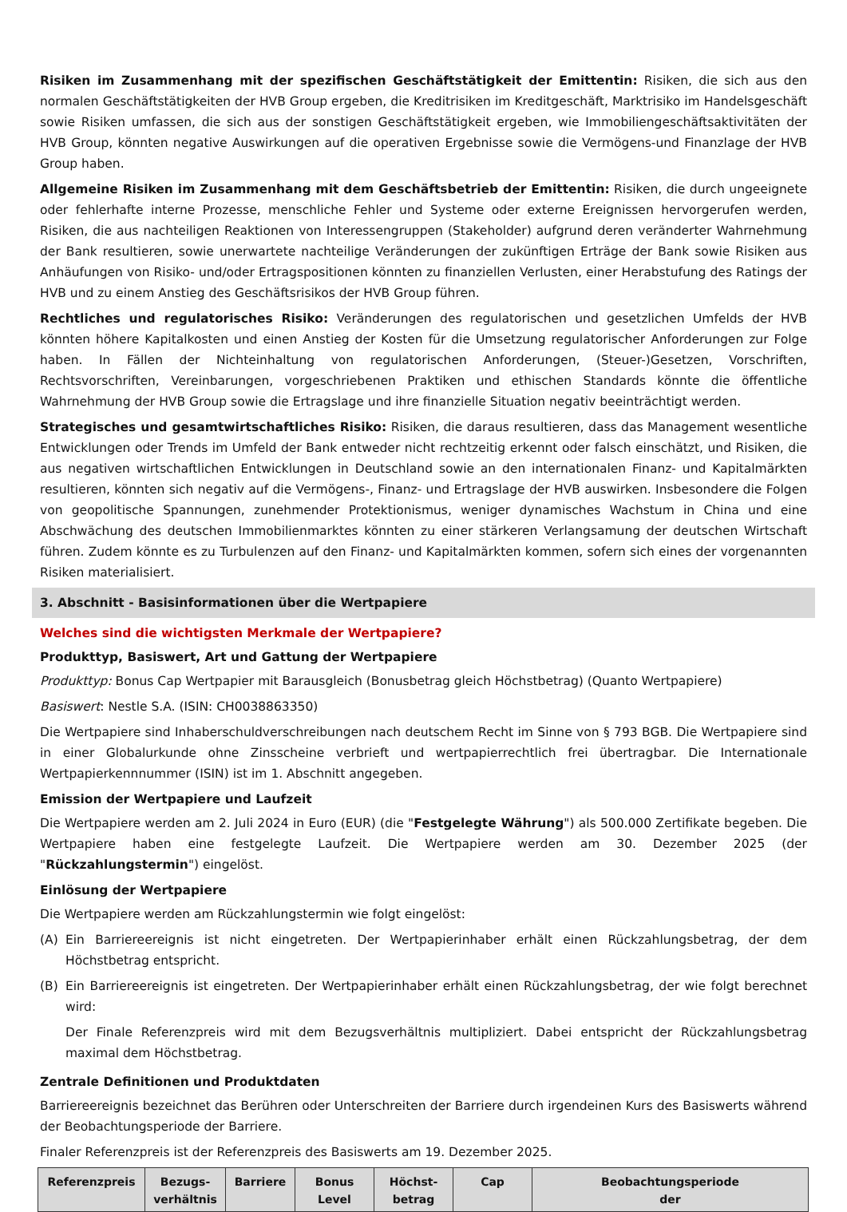Risiken im Zusammenhang mit der spezifischen Geschäftstätigkeit der Emittentin: Risiken, die sich aus den normalen Geschäftstätigkeiten der HVB Group ergeben, die Kreditrisiken im Kreditgeschäft, Marktrisiko im Handelsgeschäft sowie Risiken umfassen, die sich aus der sonstigen Geschäftstätigkeit ergeben, wie Immobiliengeschäftsaktivitäten der HVB Group, könnten negative Auswirkungen auf die operativen Ergebnisse sowie die Vermögens-und Finanzlage der HVB Group haben.
Allgemeine Risiken im Zusammenhang mit dem Geschäftsbetrieb der Emittentin: Risiken, die durch ungeeignete oder fehlerhafte interne Prozesse, menschliche Fehler und Systeme oder externe Ereignissen hervorgerufen werden, Risiken, die aus nachteiligen Reaktionen von Interessengruppen (Stakeholder) aufgrund deren veränderter Wahrnehmung der Bank resultieren, sowie unerwartete nachteilige Veränderungen der zukünftigen Erträge der Bank sowie Risiken aus Anhäufungen von Risiko- und/oder Ertragspositionen könnten zu finanziellen Verlusten, einer Herabstufung des Ratings der HVB und zu einem Anstieg des Geschäftsrisikos der HVB Group führen.
Rechtliches und regulatorisches Risiko: Veränderungen des regulatorischen und gesetzlichen Umfelds der HVB könnten höhere Kapitalkosten und einen Anstieg der Kosten für die Umsetzung regulatorischer Anforderungen zur Folge haben. In Fällen der Nichteinhaltung von regulatorischen Anforderungen, (Steuer-)Gesetzen, Vorschriften, Rechtsvorschriften, Vereinbarungen, vorgeschriebenen Praktiken und ethischen Standards könnte die öffentliche Wahrnehmung der HVB Group sowie die Ertragslage und ihre finanzielle Situation negativ beeinträchtigt werden.
Strategisches und gesamtwirtschaftliches Risiko: Risiken, die daraus resultieren, dass das Management wesentliche Entwicklungen oder Trends im Umfeld der Bank entweder nicht rechtzeitig erkennt oder falsch einschätzt, und Risiken, die aus negativen wirtschaftlichen Entwicklungen in Deutschland sowie an den internationalen Finanz- und Kapitalmärkten resultieren, könnten sich negativ auf die Vermögens-, Finanz- und Ertragslage der HVB auswirken. Insbesondere die Folgen von geopolitische Spannungen, zunehmender Protektionismus, weniger dynamisches Wachstum in China und eine Abschwächung des deutschen Immobilienmarktes könnten zu einer stärkeren Verlangsamung der deutschen Wirtschaft führen. Zudem könnte es zu Turbulenzen auf den Finanz- und Kapitalmärkten kommen, sofern sich eines der vorgenannten Risiken materialisiert.
3. Abschnitt - Basisinformationen über die Wertpapiere
Welches sind die wichtigsten Merkmale der Wertpapiere?
Produkttyp, Basiswert, Art und Gattung der Wertpapiere
Produkttyp: Bonus Cap Wertpapier mit Barausgleich (Bonusbetrag gleich Höchstbetrag) (Quanto Wertpapiere)
Basiswert: Nestle S.A. (ISIN: CH0038863350)
Die Wertpapiere sind Inhaberschuldverschreibungen nach deutschem Recht im Sinne von § 793 BGB. Die Wertpapiere sind in einer Globalurkunde ohne Zinsscheine verbrieft und wertpapierrechtlich frei übertragbar. Die Internationale Wertpapierkennnummer (ISIN) ist im 1. Abschnitt angegeben.
Emission der Wertpapiere und Laufzeit
Die Wertpapiere werden am 2. Juli 2024 in Euro (EUR) (die "Festgelegte Währung") als 500.000 Zertifikate begeben. Die Wertpapiere haben eine festgelegte Laufzeit. Die Wertpapiere werden am 30. Dezember 2025 (der "Rückzahlungstermin") eingelöst.
Einlösung der Wertpapiere
Die Wertpapiere werden am Rückzahlungstermin wie folgt eingelöst:
(A) Ein Barriereereignis ist nicht eingetreten. Der Wertpapierinhaber erhält einen Rückzahlungsbetrag, der dem Höchstbetrag entspricht.
(B) Ein Barriereereignis ist eingetreten. Der Wertpapierinhaber erhält einen Rückzahlungsbetrag, der wie folgt berechnet wird:
Der Finale Referenzpreis wird mit dem Bezugsverhältnis multipliziert. Dabei entspricht der Rückzahlungsbetrag maximal dem Höchstbetrag.
Zentrale Definitionen und Produktdaten
Barriereereignis bezeichnet das Berühren oder Unterschreiten der Barriere durch irgendeinen Kurs des Basiswerts während der Beobachtungsperiode der Barriere.
Finaler Referenzpreis ist der Referenzpreis des Basiswerts am 19. Dezember 2025.
| Referenzpreis | Bezugs- verhältnis | Barriere | Bonus Level | Höchst- betrag | Cap | Beobachtungsperiode der |
| --- | --- | --- | --- | --- | --- | --- |